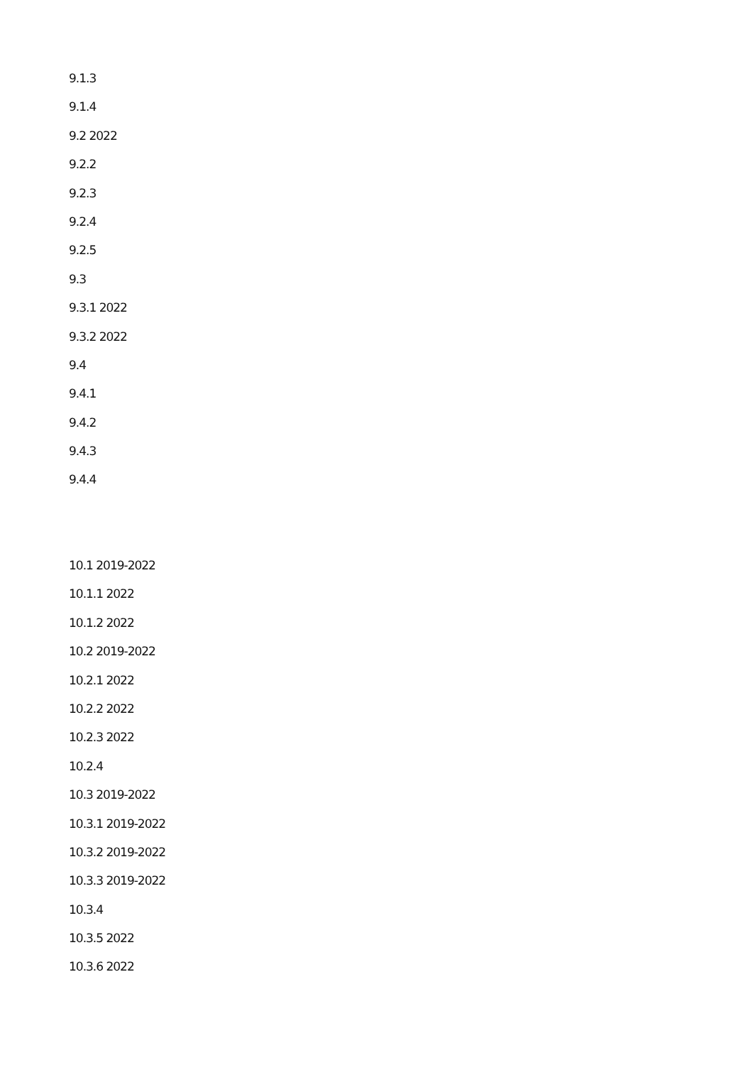9.1.3
9.1.4
9.2 2022
9.2.2
9.2.3
9.2.4
9.2.5
9.3
9.3.1 2022
9.3.2 2022
9.4
9.4.1
9.4.2
9.4.3
9.4.4
10.1 2019-2022
10.1.1 2022
10.1.2 2022
10.2 2019-2022
10.2.1 2022
10.2.2 2022
10.2.3 2022
10.2.4
10.3 2019-2022
10.3.1 2019-2022
10.3.2 2019-2022
10.3.3 2019-2022
10.3.4
10.3.5 2022
10.3.6 2022